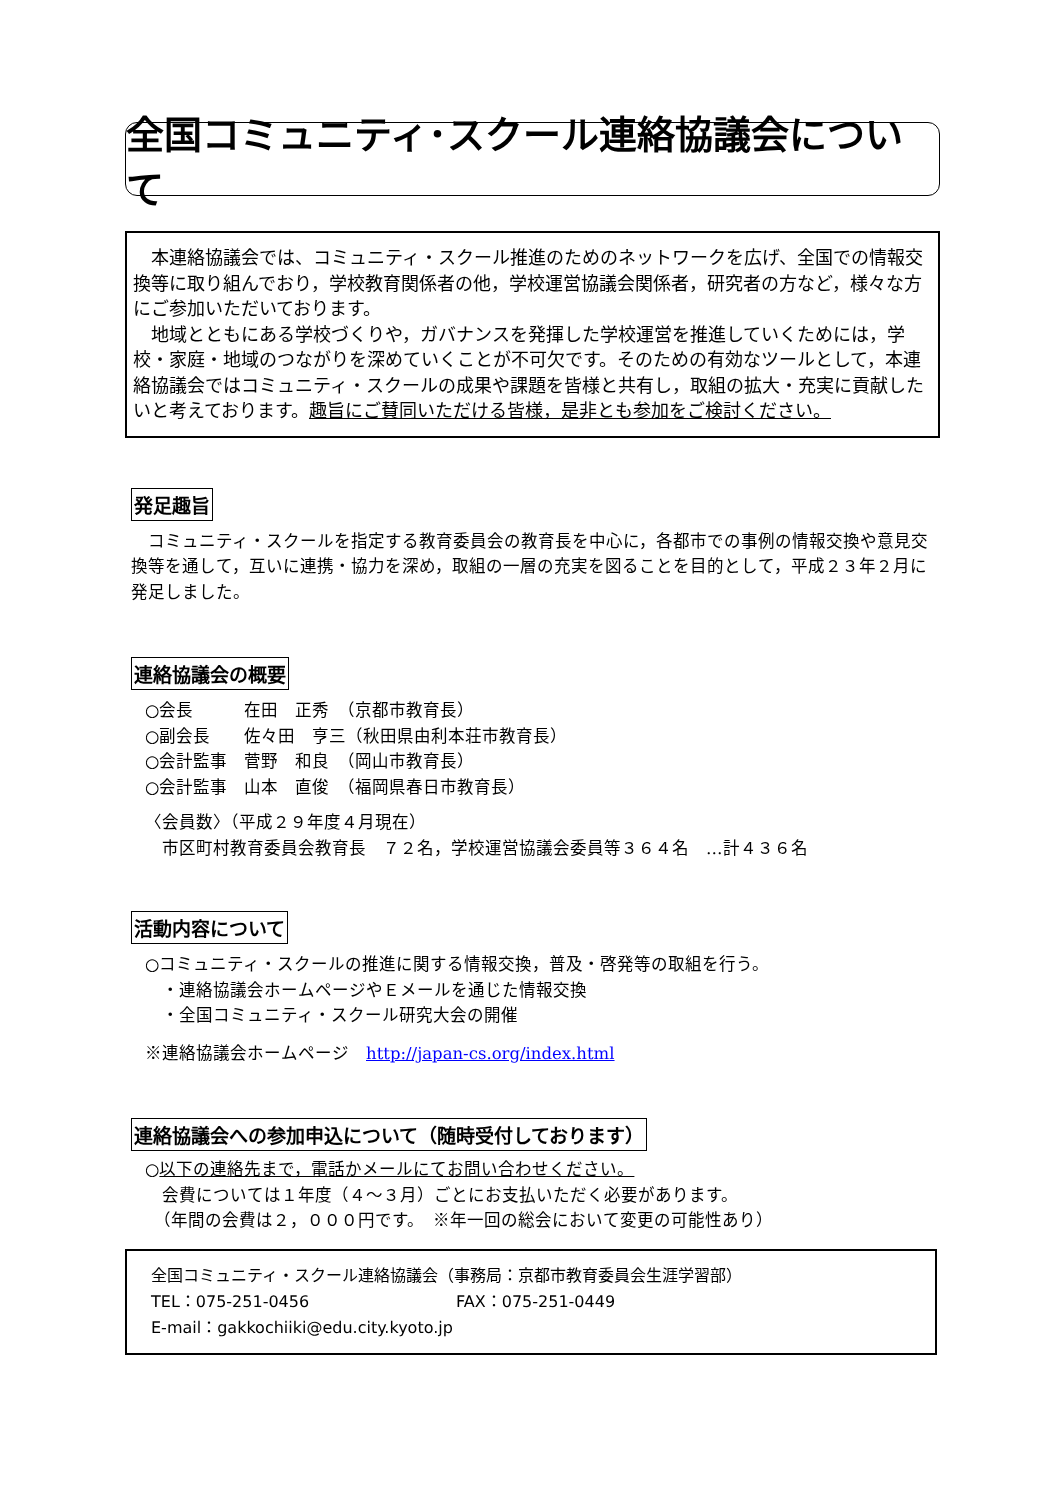全国コミュニティ･スクール連絡協議会について
　本連絡協議会では、コミュニティ・スクール推進のためのネットワークを広げ、全国での情報交換等に取り組んでおり，学校教育関係者の他，学校運営協議会関係者，研究者の方など，様々な方にご参加いただいております。
　地域とともにある学校づくりや，ガバナンスを発揮した学校運営を推進していくためには，学校・家庭・地域のつながりを深めていくことが不可欠です。そのための有効なツールとして，本連絡協議会ではコミュニティ・スクールの成果や課題を皆様と共有し，取組の拡大・充実に貢献したいと考えております。趣旨にご賛同いただける皆様，是非とも参加をご検討ください。
発足趣旨
　コミュニティ・スクールを指定する教育委員会の教育長を中心に，各都市での事例の情報交換や意見交換等を通して，互いに連携・協力を深め，取組の一層の充実を図ることを目的として，平成２３年２月に発足しました。
連絡協議会の概要
○会長　　　在田　正秀　（京都市教育長）
○副会長　　佐々田　亨三（秋田県由利本荘市教育長）
○会計監事　菅野　和良　（岡山市教育長）
○会計監事　山本　直俊　（福岡県春日市教育長）
〈会員数〉（平成２９年度４月現在）
　市区町村教育委員会教育長　７２名，学校運営協議会委員等３６４名　…計４３６名
活動内容について
○コミュニティ・スクールの推進に関する情報交換，普及・啓発等の取組を行う。
　・連絡協議会ホームページやＥメールを通じた情報交換
　・全国コミュニティ・スクール研究大会の開催
※連絡協議会ホームページ　http://japan-cs.org/index.html
連絡協議会への参加申込について（随時受付しております）
○以下の連絡先まで，電話かメールにてお問い合わせください。
　会費については１年度（４～３月）ごとにお支払いただく必要があります。
　（年間の会費は２，０００円です。　※年一回の総会において変更の可能性あり）
全国コミュニティ・スクール連絡協議会（事務局：京都市教育委員会生涯学習部）
TEL：075-251-0456 FAX：075-251-0449
E-mail：gakkochiiki@edu.city.kyoto.jp